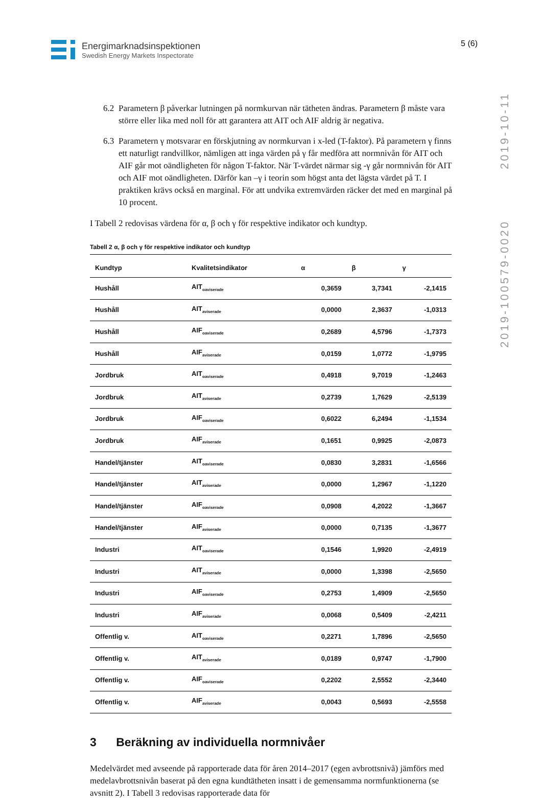Energimarknadsinspektionen
Swedish Energy Markets Inspectorate
5 (6)
2019-100579-0020 2019-10-11
6.2
Parametern β påverkar lutningen på normkurvan när tätheten ändras. Parametern β måste vara större eller lika med noll för att garantera att AIT och AIF aldrig är negativa.
6.3
Parametern γ motsvarar en förskjutning av normkurvan i x-led (T-faktor). På parametern γ finns ett naturligt randvillkor, nämligen att inga värden på γ får medföra att normnivån för AIT och AIF går mot oändligheten för någon T-faktor. När T-värdet närmar sig -γ går normnivån för AIT och AIF mot oändligheten. Därför kan –γ i teorin som högst anta det lägsta värdet på T. I praktiken krävs också en marginal. För att undvika extremvärden räcker det med en marginal på 10 procent.
I Tabell 2 redovisas värdena för α, β och γ för respektive indikator och kundtyp.
Tabell 2 α, β och γ för respektive indikator och kundtyp
| Kundtyp | Kvalitetsindikator | α | β | γ |
| --- | --- | --- | --- | --- |
| Hushåll | AIT<sub>oaviserade</sub> | 0,3659 | 3,7341 | -2,1415 |
| Hushåll | AIT<sub>aviserade</sub> | 0,0000 | 2,3637 | -1,0313 |
| Hushåll | AIF<sub>oaviserade</sub> | 0,2689 | 4,5796 | -1,7373 |
| Hushåll | AIF<sub>aviserade</sub> | 0,0159 | 1,0772 | -1,9795 |
| Jordbruk | AIT<sub>oaviserade</sub> | 0,4918 | 9,7019 | -1,2463 |
| Jordbruk | AIT<sub>aviserade</sub> | 0,2739 | 1,7629 | -2,5139 |
| Jordbruk | AIF<sub>oaviserade</sub> | 0,6022 | 6,2494 | -1,1534 |
| Jordbruk | AIF<sub>aviserade</sub> | 0,1651 | 0,9925 | -2,0873 |
| Handel/tjänster | AIT<sub>oaviserade</sub> | 0,0830 | 3,2831 | -1,6566 |
| Handel/tjänster | AIT<sub>aviserade</sub> | 0,0000 | 1,2967 | -1,1220 |
| Handel/tjänster | AIF<sub>oaviserade</sub> | 0,0908 | 4,2022 | -1,3667 |
| Handel/tjänster | AIF<sub>aviserade</sub> | 0,0000 | 0,7135 | -1,3677 |
| Industri | AIT<sub>oaviserade</sub> | 0,1546 | 1,9920 | -2,4919 |
| Industri | AIT<sub>aviserade</sub> | 0,0000 | 1,3398 | -2,5650 |
| Industri | AIF<sub>oaviserade</sub> | 0,2753 | 1,4909 | -2,5650 |
| Industri | AIF<sub>aviserade</sub> | 0,0068 | 0,5409 | -2,4211 |
| Offentlig v. | AIT<sub>oaviserade</sub> | 0,2271 | 1,7896 | -2,5650 |
| Offentlig v. | AIT<sub>aviserade</sub> | 0,0189 | 0,9747 | -1,7900 |
| Offentlig v. | AIF<sub>oaviserade</sub> | 0,2202 | 2,5552 | -2,3440 |
| Offentlig v. | AIF<sub>aviserade</sub> | 0,0043 | 0,5693 | -2,5558 |
3 Beräkning av individuella normnivåer
Medelvärdet med avseende på rapporterade data för åren 2014–2017 (egen avbrottsnivå) jämförs med medelavbrottsnivån baserat på den egna kundtätheten insatt i de gemensamma normfunktionerna (se avsnitt 2). I Tabell 3 redovisas rapporterade data för